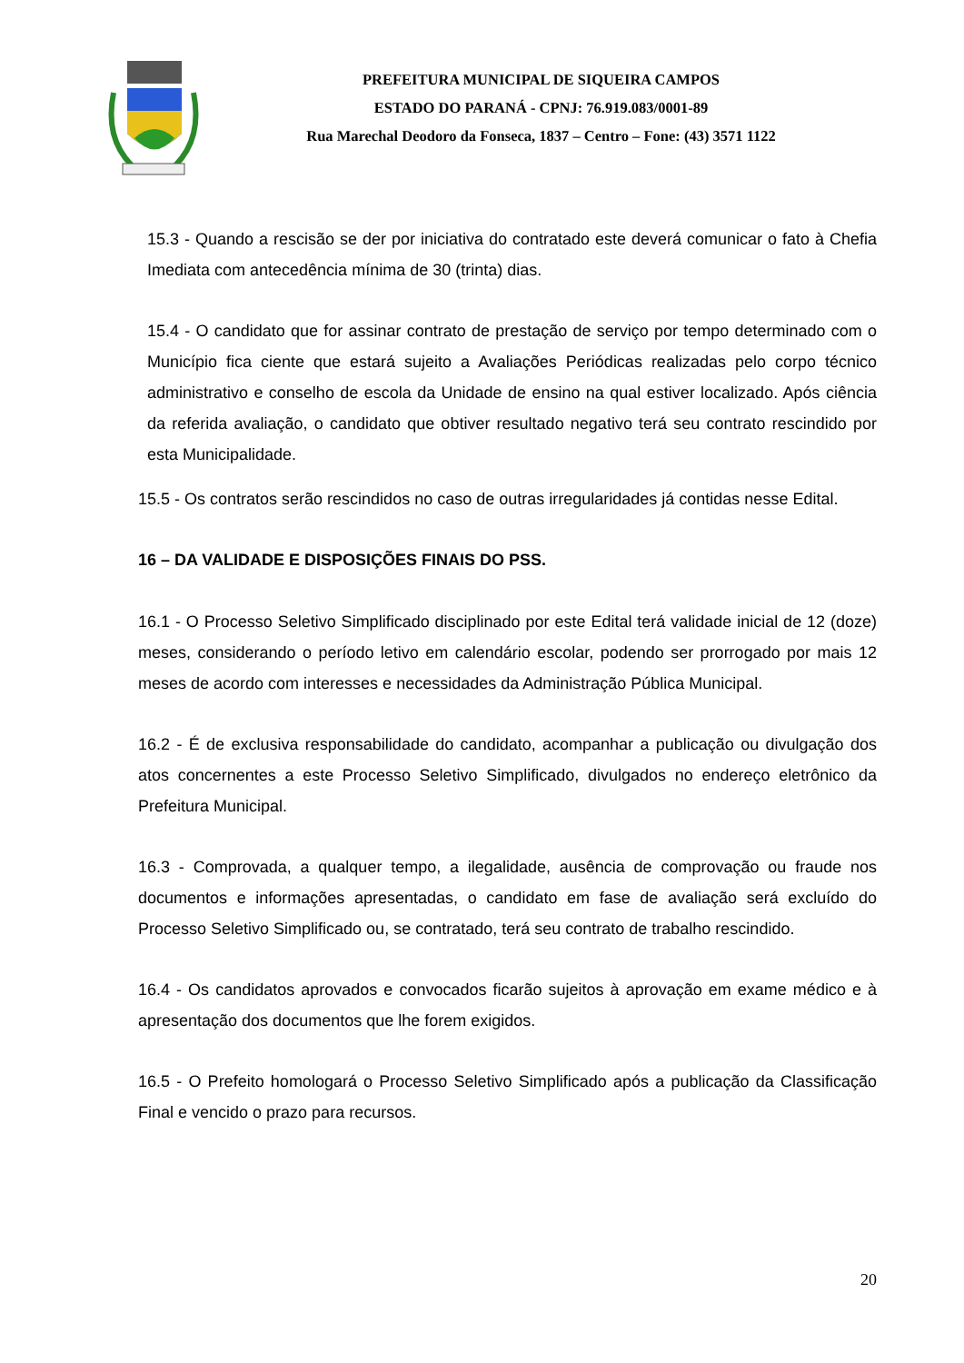PREFEITURA MUNICIPAL DE SIQUEIRA CAMPOS
ESTADO DO PARANÁ - CPNJ: 76.919.083/0001-89
Rua Marechal Deodoro da Fonseca, 1837 – Centro – Fone: (43) 3571 1122
15.3 - Quando a rescisão se der por iniciativa do contratado este deverá comunicar o fato à Chefia Imediata com antecedência mínima de 30 (trinta) dias.
15.4 - O candidato que for assinar contrato de prestação de serviço por tempo determinado com o Município fica ciente que estará sujeito a Avaliações Periódicas realizadas pelo corpo técnico administrativo e conselho de escola da Unidade de ensino na qual estiver localizado. Após ciência da referida avaliação, o candidato que obtiver resultado negativo terá seu contrato rescindido por esta Municipalidade.
15.5 - Os contratos serão rescindidos no caso de outras irregularidades já contidas nesse Edital.
16 – DA VALIDADE E DISPOSIÇÕES FINAIS DO PSS.
16.1 - O Processo Seletivo Simplificado disciplinado por este Edital terá validade inicial de 12 (doze) meses, considerando o período letivo em calendário escolar, podendo ser prorrogado por mais 12 meses de acordo com interesses e necessidades da Administração Pública Municipal.
16.2 - É de exclusiva responsabilidade do candidato, acompanhar a publicação ou divulgação dos atos concernentes a este Processo Seletivo Simplificado, divulgados no endereço eletrônico da Prefeitura Municipal.
16.3 - Comprovada, a qualquer tempo, a ilegalidade, ausência de comprovação ou fraude nos documentos e informações apresentadas, o candidato em fase de avaliação será excluído do Processo Seletivo Simplificado ou, se contratado, terá seu contrato de trabalho rescindido.
16.4 - Os candidatos aprovados e convocados ficarão sujeitos à aprovação em exame médico e à apresentação dos documentos que lhe forem exigidos.
16.5 - O Prefeito homologará o Processo Seletivo Simplificado após a publicação da Classificação Final e vencido o prazo para recursos.
20